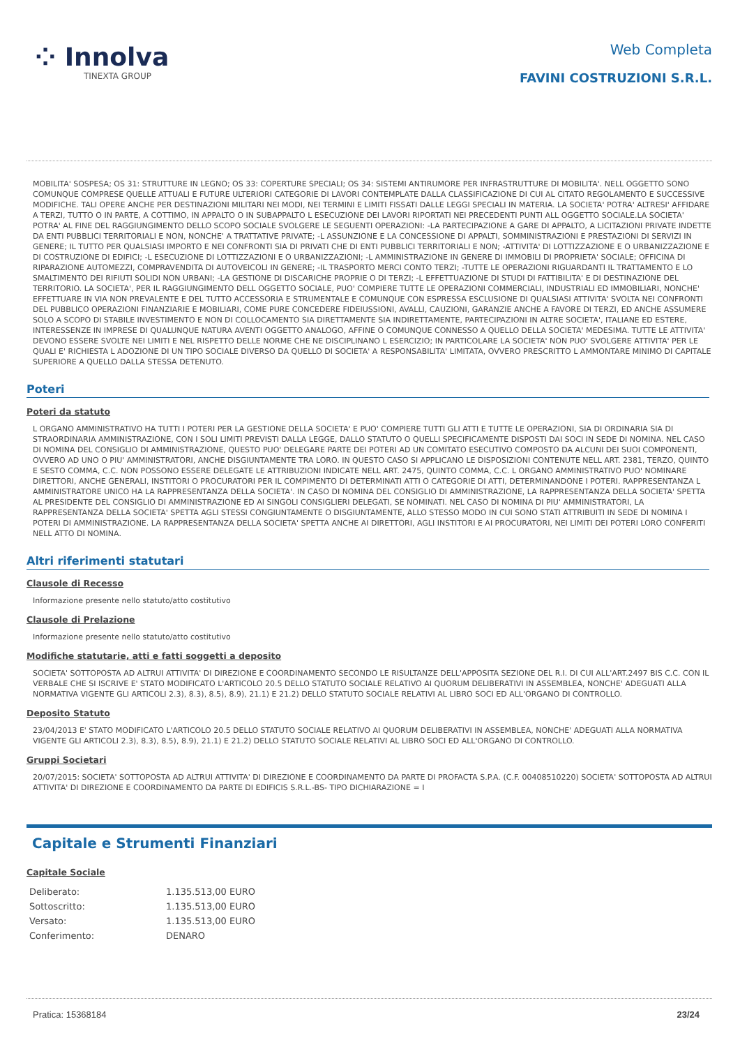⁘ Innolva
TINEXTA GROUP
Web Completa
FAVINI COSTRUZIONI S.R.L.
MOBILITA' SOSPESA; OS 31: STRUTTURE IN LEGNO; OS 33: COPERTURE SPECIALI; OS 34: SISTEMI ANTIRUMORE PER INFRASTRUTTURE DI MOBILITA'. NELL OGGETTO SONO COMUNQUE COMPRESE QUELLE ATTUALI E FUTURE ULTERIORI CATEGORIE DI LAVORI CONTEMPLATE DALLA CLASSIFICAZIONE DI CUI AL CITATO REGOLAMENTO E SUCCESSIVE MODIFICHE. TALI OPERE ANCHE PER DESTINAZIONI MILITARI NEI MODI, NEI TERMINI E LIMITI FISSATI DALLE LEGGI SPECIALI IN MATERIA. LA SOCIETA' POTRA' ALTRESI' AFFIDARE A TERZI, TUTTO O IN PARTE, A COTTIMO, IN APPALTO O IN SUBAPPALTO L ESECUZIONE DEI LAVORI RIPORTATI NEI PRECEDENTI PUNTI ALL OGGETTO SOCIALE.LA SOCIETA' POTRA' AL FINE DEL RAGGIUNGIMENTO DELLO SCOPO SOCIALE SVOLGERE LE SEGUENTI OPERAZIONI: -LA PARTECIPAZIONE A GARE DI APPALTO, A LICITAZIONI PRIVATE INDETTE DA ENTI PUBBLICI TERRITORIALI E NON, NONCHE' A TRATTATIVE PRIVATE; -L ASSUNZIONE E LA CONCESSIONE DI APPALTI, SOMMINISTRAZIONI E PRESTAZIONI DI SERVIZI IN GENERE; IL TUTTO PER QUALSIASI IMPORTO E NEI CONFRONTI SIA DI PRIVATI CHE DI ENTI PUBBLICI TERRITORIALI E NON; -ATTIVITA' DI LOTTIZZAZIONE E O URBANIZZAZIONE E DI COSTRUZIONE DI EDIFICI; -L ESECUZIONE DI LOTTIZZAZIONI E O URBANIZZAZIONI; -L AMMINISTRAZIONE IN GENERE DI IMMOBILI DI PROPRIETA' SOCIALE; OFFICINA DI RIPARAZIONE AUTOMEZZI, COMPRAVENDITA DI AUTOVEICOLI IN GENERE; -IL TRASPORTO MERCI CONTO TERZI; -TUTTE LE OPERAZIONI RIGUARDANTI IL TRATTAMENTO E LO SMALTIMENTO DEI RIFIUTI SOLIDI NON URBANI; -LA GESTIONE DI DISCARICHE PROPRIE O DI TERZI; -L EFFETTUAZIONE DI STUDI DI FATTIBILITA' E DI DESTINAZIONE DEL TERRITORIO. LA SOCIETA', PER IL RAGGIUNGIMENTO DELL OGGETTO SOCIALE, PUO' COMPIERE TUTTE LE OPERAZIONI COMMERCIALI, INDUSTRIALI ED IMMOBILIARI, NONCHE' EFFETTUARE IN VIA NON PREVALENTE E DEL TUTTO ACCESSORIA E STRUMENTALE E COMUNQUE CON ESPRESSA ESCLUSIONE DI QUALSIASI ATTIVITA' SVOLTA NEI CONFRONTI DEL PUBBLICO OPERAZIONI FINANZIARIE E MOBILIARI, COME PURE CONCEDERE FIDEIUSSIONI, AVALLI, CAUZIONI, GARANZIE ANCHE A FAVORE DI TERZI, ED ANCHE ASSUMERE SOLO A SCOPO DI STABILE INVESTIMENTO E NON DI COLLOCAMENTO SIA DIRETTAMENTE SIA INDIRETTAMENTE, PARTECIPAZIONI IN ALTRE SOCIETA', ITALIANE ED ESTERE, INTERESSENZE IN IMPRESE DI QUALUNQUE NATURA AVENTI OGGETTO ANALOGO, AFFINE O COMUNQUE CONNESSO A QUELLO DELLA SOCIETA' MEDESIMA. TUTTE LE ATTIVITA' DEVONO ESSERE SVOLTE NEI LIMITI E NEL RISPETTO DELLE NORME CHE NE DISCIPLINANO L ESERCIZIO; IN PARTICOLARE LA SOCIETA' NON PUO' SVOLGERE ATTIVITA' PER LE QUALI E' RICHIESTA L ADOZIONE DI UN TIPO SOCIALE DIVERSO DA QUELLO DI SOCIETA' A RESPONSABILITA' LIMITATA, OVVERO PRESCRITTO L AMMONTARE MINIMO DI CAPITALE SUPERIORE A QUELLO DALLA STESSA DETENUTO.
Poteri
Poteri da statuto
L ORGANO AMMINISTRATIVO HA TUTTI I POTERI PER LA GESTIONE DELLA SOCIETA' E PUO' COMPIERE TUTTI GLI ATTI E TUTTE LE OPERAZIONI, SIA DI ORDINARIA SIA DI STRAORDINARIA AMMINISTRAZIONE, CON I SOLI LIMITI PREVISTI DALLA LEGGE, DALLO STATUTO O QUELLI SPECIFICAMENTE DISPOSTI DAI SOCI IN SEDE DI NOMINA. NEL CASO DI NOMINA DEL CONSIGLIO DI AMMINISTRAZIONE, QUESTO PUO' DELEGARE PARTE DEI POTERI AD UN COMITATO ESECUTIVO COMPOSTO DA ALCUNI DEI SUOI COMPONENTI, OVVERO AD UNO O PIU' AMMINISTRATORI, ANCHE DISGIUNTAMENTE TRA LORO. IN QUESTO CASO SI APPLICANO LE DISPOSIZIONI CONTENUTE NELL ART. 2381, TERZO, QUINTO E SESTO COMMA, C.C. NON POSSONO ESSERE DELEGATE LE ATTRIBUZIONI INDICATE NELL ART. 2475, QUINTO COMMA, C.C. L ORGANO AMMINISTRATIVO PUO' NOMINARE DIRETTORI, ANCHE GENERALI, INSTITORI O PROCURATORI PER IL COMPIMENTO DI DETERMINATI ATTI O CATEGORIE DI ATTI, DETERMINANDONE I POTERI. RAPPRESENTANZA L AMMINISTRATORE UNICO HA LA RAPPRESENTANZA DELLA SOCIETA'. IN CASO DI NOMINA DEL CONSIGLIO DI AMMINISTRAZIONE, LA RAPPRESENTANZA DELLA SOCIETA' SPETTA AL PRESIDENTE DEL CONSIGLIO DI AMMINISTRAZIONE ED AI SINGOLI CONSIGLIERI DELEGATI, SE NOMINATI. NEL CASO DI NOMINA DI PIU' AMMINISTRATORI, LA RAPPRESENTANZA DELLA SOCIETA' SPETTA AGLI STESSI CONGIUNTAMENTE O DISGIUNTAMENTE, ALLO STESSO MODO IN CUI SONO STATI ATTRIBUITI IN SEDE DI NOMINA I POTERI DI AMMINISTRAZIONE. LA RAPPRESENTANZA DELLA SOCIETA' SPETTA ANCHE AI DIRETTORI, AGLI INSTITORI E AI PROCURATORI, NEI LIMITI DEI POTERI LORO CONFERITI NELL ATTO DI NOMINA.
Altri riferimenti statutari
Clausole di Recesso
Informazione presente nello statuto/atto costitutivo
Clausole di Prelazione
Informazione presente nello statuto/atto costitutivo
Modifiche statutarie, atti e fatti soggetti a deposito
SOCIETA' SOTTOPOSTA AD ALTRUI ATTIVITA' DI DIREZIONE E COORDINAMENTO SECONDO LE RISULTANZE DELL'APPOSITA SEZIONE DEL R.I. DI CUI ALL'ART.2497 BIS C.C. CON IL VERBALE CHE SI ISCRIVE E' STATO MODIFICATO L'ARTICOLO 20.5 DELLO STATUTO SOCIALE RELATIVO AI QUORUM DELIBERATIVI IN ASSEMBLEA, NONCHE' ADEGUATI ALLA NORMATIVA VIGENTE GLI ARTICOLI 2.3), 8.3), 8.5), 8.9), 21.1) E 21.2) DELLO STATUTO SOCIALE RELATIVI AL LIBRO SOCI ED ALL'ORGANO DI CONTROLLO.
Deposito Statuto
23/04/2013 E' STATO MODIFICATO L'ARTICOLO 20.5 DELLO STATUTO SOCIALE RELATIVO AI QUORUM DELIBERATIVI IN ASSEMBLEA, NONCHE' ADEGUATI ALLA NORMATIVA VIGENTE GLI ARTICOLI 2.3), 8.3), 8.5), 8.9), 21.1) E 21.2) DELLO STATUTO SOCIALE RELATIVI AL LIBRO SOCI ED ALL'ORGANO DI CONTROLLO.
Gruppi Societari
20/07/2015: SOCIETA' SOTTOPOSTA AD ALTRUI ATTIVITA' DI DIREZIONE E COORDINAMENTO DA PARTE DI PROFACTA S.P.A. (C.F. 00408510220) SOCIETA' SOTTOPOSTA AD ALTRUI ATTIVITA' DI DIREZIONE E COORDINAMENTO DA PARTE DI EDIFICIS S.R.L.-BS- TIPO DICHIARAZIONE = I
Capitale e Strumenti Finanziari
Capitale Sociale
| Deliberato: | 1.135.513,00 EURO |
| Sottoscritto: | 1.135.513,00 EURO |
| Versato: | 1.135.513,00 EURO |
| Conferimento: | DENARO |
Pratica: 15368184 23/24